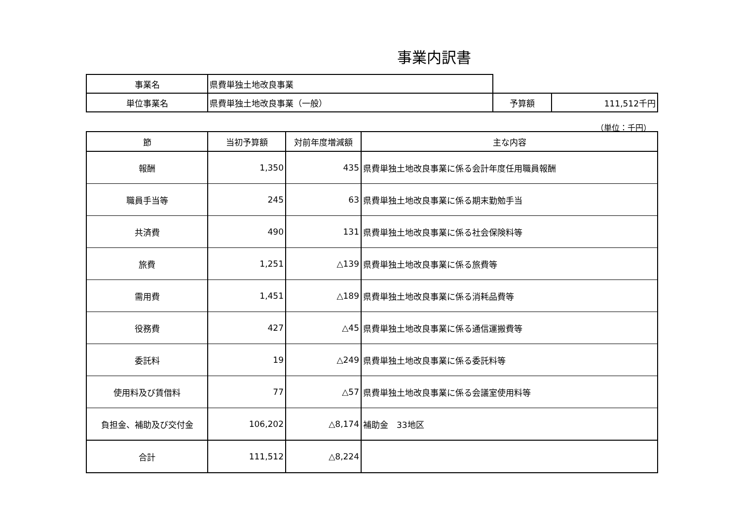事業内訳書
| 事業名 | 県費単独土地改良事業 | | |
| 単位事業名 | 県費単独土地改良事業（一般） | 予算額 | 111,512千円 |
（単位：千円）
| 節 | 当初予算額 | 対前年度増減額 | 主な内容 |
| --- | --- | --- | --- |
| 報酬 | 1,350 | 435 | 県費単独土地改良事業に係る会計年度任用職員報酬 |
| 職員手当等 | 245 | 63 | 県費単独土地改良事業に係る期末勤勉手当 |
| 共済費 | 490 | 131 | 県費単独土地改良事業に係る社会保険料等 |
| 旅費 | 1,251 | △139 | 県費単独土地改良事業に係る旅費等 |
| 需用費 | 1,451 | △189 | 県費単独土地改良事業に係る消耗品費等 |
| 役務費 | 427 | △45 | 県費単独土地改良事業に係る通信運搬費等 |
| 委託料 | 19 | △249 | 県費単独土地改良事業に係る委託料等 |
| 使用料及び賃借料 | 77 | △57 | 県費単独土地改良事業に係る会議室使用料等 |
| 負担金、補助及び交付金 | 106,202 | △8,174 | 補助金 33地区 |
| 合計 | 111,512 | △8,224 | |